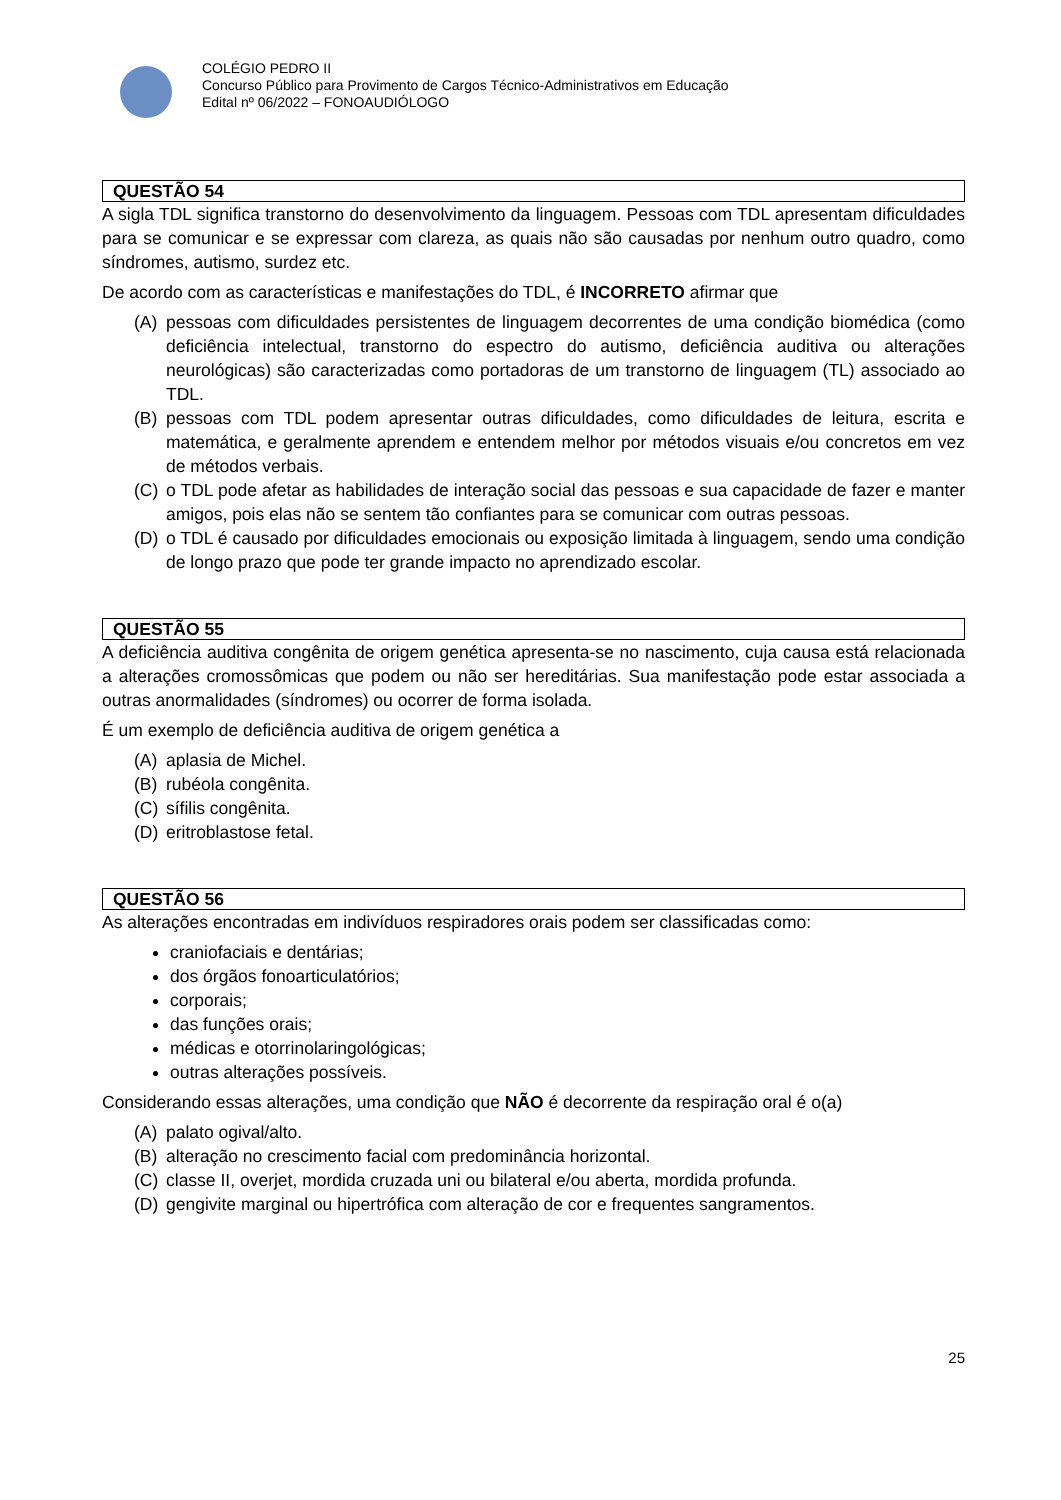COLÉGIO PEDRO II
Concurso Público para Provimento de Cargos Técnico-Administrativos em Educação
Edital nº 06/2022 – FONOAUDIÓLOGO
QUESTÃO 54
A sigla TDL significa transtorno do desenvolvimento da linguagem. Pessoas com TDL apresentam dificuldades para se comunicar e se expressar com clareza, as quais não são causadas por nenhum outro quadro, como síndromes, autismo, surdez etc.
De acordo com as características e manifestações do TDL, é INCORRETO afirmar que
(A) pessoas com dificuldades persistentes de linguagem decorrentes de uma condição biomédica (como deficiência intelectual, transtorno do espectro do autismo, deficiência auditiva ou alterações neurológicas) são caracterizadas como portadoras de um transtorno de linguagem (TL) associado ao TDL.
(B) pessoas com TDL podem apresentar outras dificuldades, como dificuldades de leitura, escrita e matemática, e geralmente aprendem e entendem melhor por métodos visuais e/ou concretos em vez de métodos verbais.
(C) o TDL pode afetar as habilidades de interação social das pessoas e sua capacidade de fazer e manter amigos, pois elas não se sentem tão confiantes para se comunicar com outras pessoas.
(D) o TDL é causado por dificuldades emocionais ou exposição limitada à linguagem, sendo uma condição de longo prazo que pode ter grande impacto no aprendizado escolar.
QUESTÃO 55
A deficiência auditiva congênita de origem genética apresenta-se no nascimento, cuja causa está relacionada a alterações cromossômicas que podem ou não ser hereditárias. Sua manifestação pode estar associada a outras anormalidades (síndromes) ou ocorrer de forma isolada.
É um exemplo de deficiência auditiva de origem genética a
(A) aplasia de Michel.
(B) rubéola congênita.
(C) sífilis congênita.
(D) eritroblastose fetal.
QUESTÃO 56
As alterações encontradas em indivíduos respiradores orais podem ser classificadas como:
craniofaciais e dentárias;
dos órgãos fonoarticulatórios;
corporais;
das funções orais;
médicas e otorrinolaringológicas;
outras alterações possíveis.
Considerando essas alterações, uma condição que NÃO é decorrente da respiração oral é o(a)
(A) palato ogival/alto.
(B) alteração no crescimento facial com predominância horizontal.
(C) classe II, overjet, mordida cruzada uni ou bilateral e/ou aberta, mordida profunda.
(D) gengivite marginal ou hipertrófica com alteração de cor e frequentes sangramentos.
25